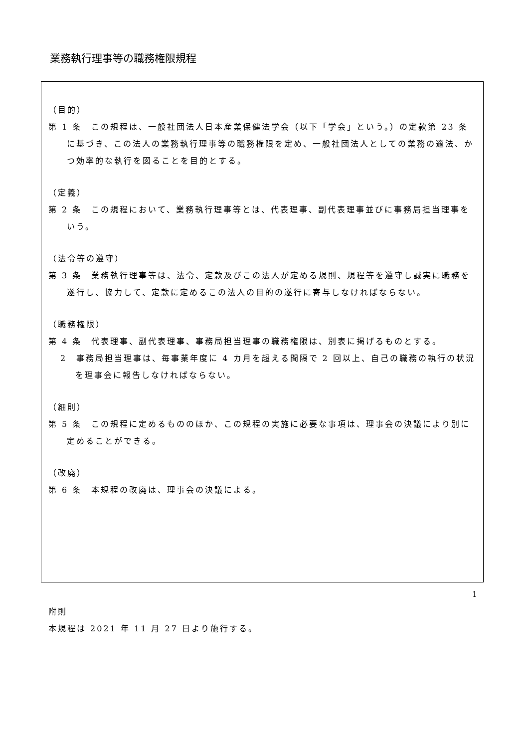業務執行理事等の職務権限規程
（目的）
第 1 条　この規程は、一般社団法人日本産業保健法学会（以下「学会」という。）の定款第 23 条に基づき、この法人の業務執行理事等の職務権限を定め、一般社団法人としての業務の適法、かつ効率的な執行を図ることを目的とする。
（定義）
第 2 条　この規程において、業務執行理事等とは、代表理事、副代表理事並びに事務局担当理事をいう。
（法令等の遵守）
第 3 条　業務執行理事等は、法令、定款及びこの法人が定める規則、規程等を遵守し誠実に職務を遂行し、協力して、定款に定めるこの法人の目的の遂行に寄与しなければならない。
（職務権限）
第 4 条　代表理事、副代表理事、事務局担当理事の職務権限は、別表に掲げるものとする。
2　事務局担当理事は、毎事業年度に 4 カ月を超える間隔で 2 回以上、自己の職務の執行の状況を理事会に報告しなければならない。
（細則）
第 5 条　この規程に定めるもののほか、この規程の実施に必要な事項は、理事会の決議により別に定めることができる。
（改廃）
第 6 条　本規程の改廃は、理事会の決議による。
附則
本規程は 2021 年 11 月 27 日より施行する。
1